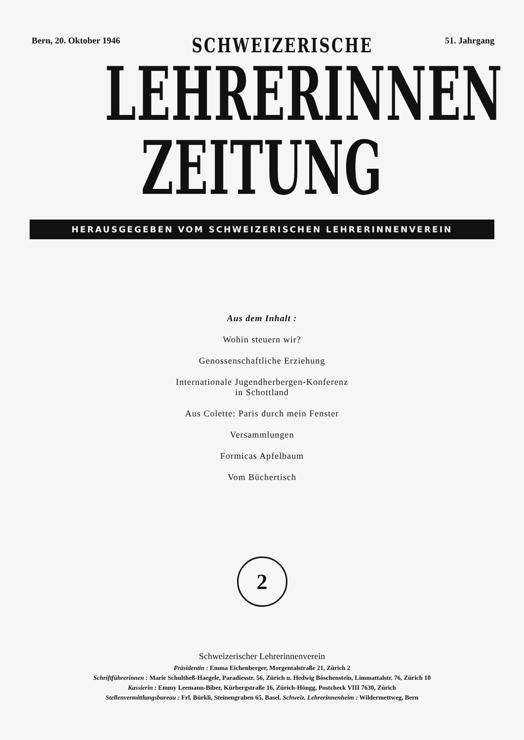Bern, 20. Oktober 1946 SCHWEIZERISCHE 51. Jahrgang
LEHRERINNEN
ZEITUNG
HERAUSGEGEBEN VOM SCHWEIZERISCHEN LEHRERINNENVEREIN
Aus dem Inhalt :
Wohin steuern wir?
Genossenschaftliche Erziehung
Internationale Jugendherbergen-Konferenz
in Schottland
Aus Colette: Paris durch mein Fenster
Versammlungen
Formicas Apfelbaum
Vom Büchertisch
2
Schweizerischer Lehrerinnenverein
Präsidentin : Emma Eichenberger, Morgentalstraße 21, Zürich 2
Schriftführerinnen : Marie Schultheß-Haegele, Paradiesstr. 56, Zürich u. Hedwig Böschenstein, Limmattalstr. 76, Zürich 10
Kassierin : Emmy Leemann-Biber, Kürbergstraße 16, Zürich-Höngg, Postcheck VIII 7630, Zürich
Stellenvermittlungsbureau : Frl. Bürkli, Steinengraben 65, Basel. Schweiz. Lehrerinnenheim : Wildermettweg, Bern